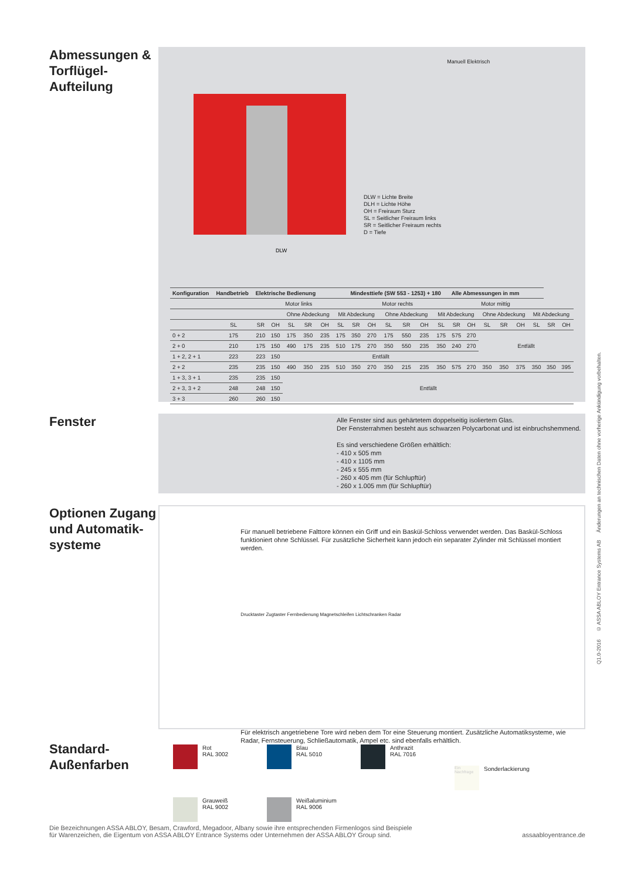Abmessungen & Torflügel-Aufteilung
DLW
DLW = Lichte Breite
DLH = Lichte Höhe
OH = Freiraum Sturz
SL = Seitlicher Freiraum links
SR = Seitlicher Freiraum rechts
D = Tiefe
Manuell Elektrisch
| Konfiguration | Handbetrieb | Elektrische Bedienung | | | | | | Mindesttiefe (SW 553 - 1253) + 180 | | | | | | Alle Abmessungen in mm | | | | | | | |
| --- | --- | --- | --- | --- | --- | --- | --- | --- | --- | --- | --- | --- | --- | --- | --- | --- | --- | --- | --- | --- | --- |
| | | | | Motor links | | | | | | Motor rechts | | | | | | Motor mittig | | | | | |
| | | | | Ohne Abdeckung | | | Mit Abdeckung | | | Ohne Abdeckung | | | Mit Abdeckung | | | Ohne Abdeckung | | | Mit Abdeckung | | |
| | SL | SR | OH | SL | SR | OH | SL | SR | OH | SL | SR | OH | SL | SR | OH | SL | SR | OH | SL | SR | OH |
| 0 + 2 | 175 | 210 | 150 | 175 | 350 | 235 | 175 | 350 | 270 | 175 | 550 | 235 | 175 | 575 | 270 | Entfällt | | | | | |
| 2 + 0 | 210 | 175 | 150 | 490 | 175 | 235 | 510 | 175 | 270 | 350 | 550 | 235 | 350 | 240 | 270 | | | | | | |
| 1 + 2, 2 + 1 | 223 | 223 | 150 | Entfällt | | | | | | | | | | | | | | | | | |
| 2 + 2 | 235 | 235 | 150 | 490 | 350 | 235 | 510 | 350 | 270 | 350 | 215 | 235 | 350 | 575 | 270 | 350 | 350 | 375 | 350 | 350 | 395 |
| 1 + 3, 3 + 1 | 235 | 235 | 150 | Entfällt | | | | | | | | | | | | | | | | | |
| 2 + 3, 3 + 2 | 248 | 248 | 150 | | | | | | | | | | | | | | | | | | |
| 3 + 3 | 260 | 260 | 150 | | | | | | | | | | | | | | | | | | |
Fenster
Alle Fenster sind aus gehärtetem doppelseitig isoliertem Glas.
Der Fensterrahmen besteht aus schwarzen Polycarbonat und ist einbruchshemmend.
Es sind verschiedene Größen erhältlich:
- 410 x 505 mm
- 410 x 1105 mm
- 245 x 555 mm
- 260 x 405 mm (für Schlupftür)
- 260 x 1.005 mm (für Schlupftür)
Optionen Zugang und Automatik-systeme
Für manuell betriebene Falttore können ein Griff und ein Baskül-Schloss verwendet werden. Das Baskül-Schloss funktioniert ohne Schlüssel. Für zusätzliche Sicherheit kann jedoch ein separater Zylinder mit Schlüssel montiert werden.
Drucktaster Zugtaster Fernbedienung Magnetschleifen Lichtschranken Radar
Für elektrisch angetriebene Tore wird neben dem Tor eine Steuerung montiert. Zusätzliche Automatiksysteme, wie Radar, Fernsteuerung, Schließautomatik, Ampel etc. sind ebenfalls erhältlich.
Standard-Außenfarben
Rot
RAL 3002
Blau
RAL 5010
Anthrazit
RAL 7016
Ein Nachfrage Sonderlackierung
Grauweiß
RAL 9002
Weißaluminium
RAL 9006
Die Bezeichnungen ASSA ABLOY, Besam, Crawford, Megadoor, Albany sowie ihre entsprechenden Firmenlogos sind Beispiele
für Warenzeichen, die Eigentum von ASSA ABLOY Entrance Systems oder Unternehmen der ASSA ABLOY Group sind.
assaabloyentrance.de
Q1.0-2016 © ASSA ABLOY Entrance Systems AB Änderungen an technischen Daten ohne vorherige Ankündigung vorbehalten.